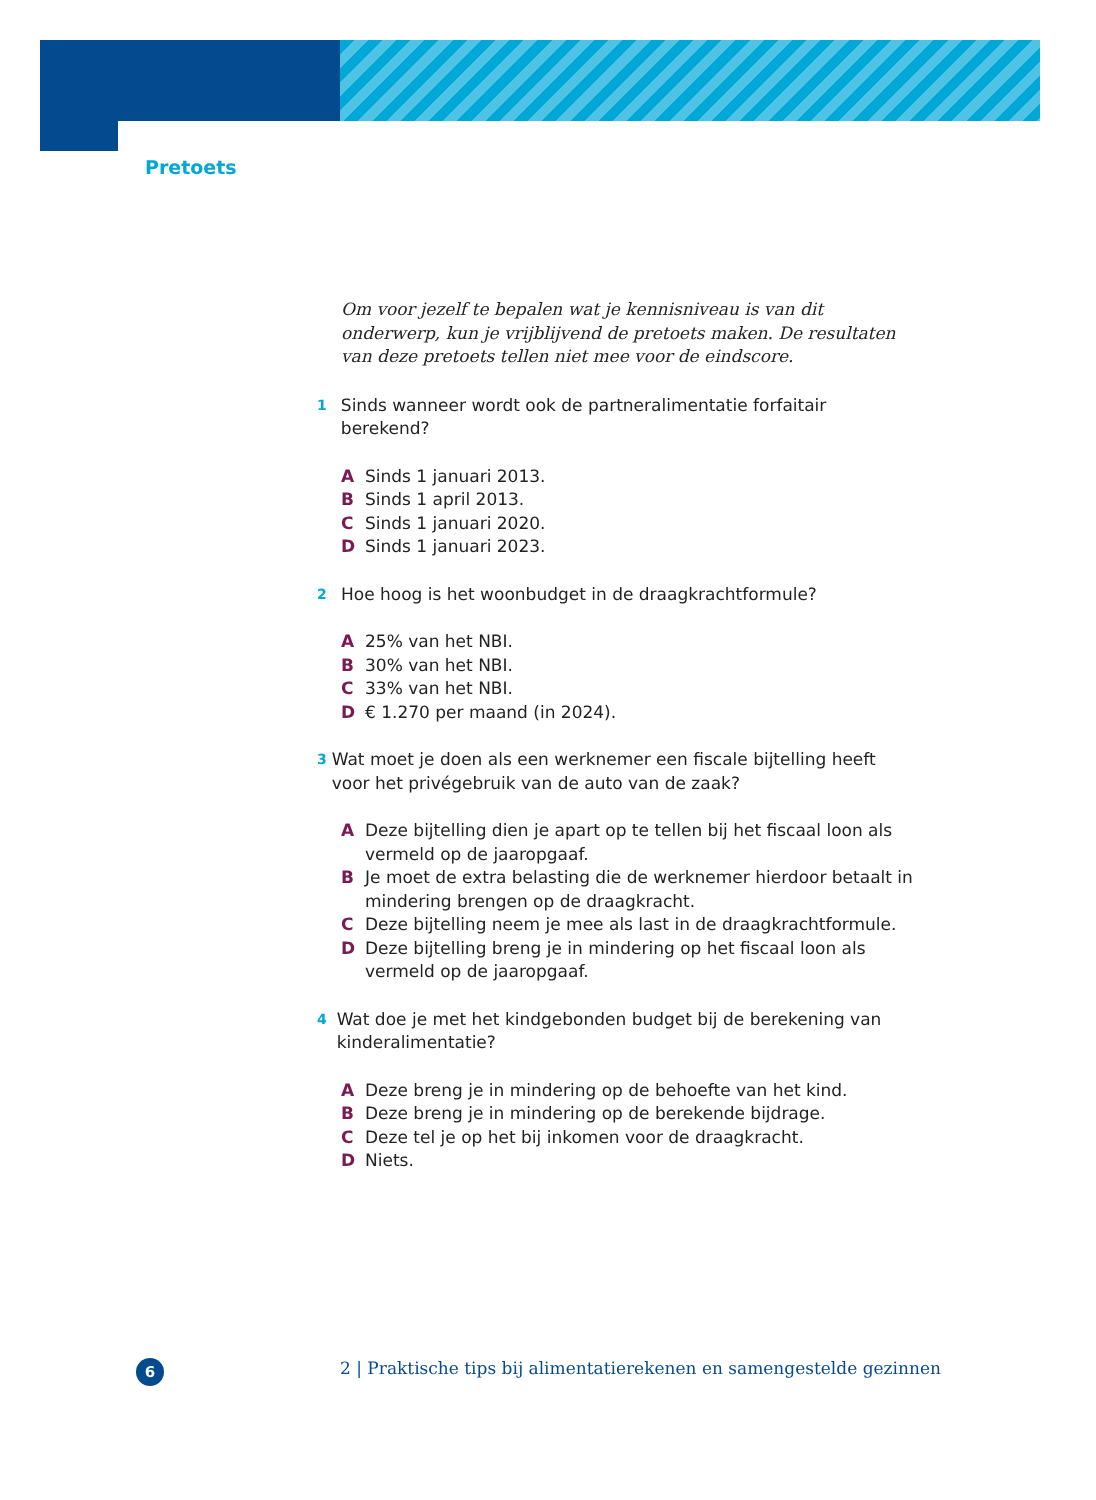Pretoets
Om voor jezelf te bepalen wat je kennisniveau is van dit onderwerp, kun je vrijblijvend de pretoets maken. De resultaten van deze pretoets tellen niet mee voor de eindscore.
1 Sinds wanneer wordt ook de partneralimentatie forfaitair berekend?
A Sinds 1 januari 2013.
B Sinds 1 april 2013.
C Sinds 1 januari 2020.
D Sinds 1 januari 2023.
2 Hoe hoog is het woonbudget in de draagkrachtformule?
A 25% van het NBI.
B 30% van het NBI.
C 33% van het NBI.
D € 1.270 per maand (in 2024).
3 Wat moet je doen als een werknemer een fiscale bijtelling heeft voor het privégebruik van de auto van de zaak?
A Deze bijtelling dien je apart op te tellen bij het fiscaal loon als vermeld op de jaaropgaaf.
B Je moet de extra belasting die de werknemer hierdoor betaalt in mindering brengen op de draagkracht.
C Deze bijtelling neem je mee als last in de draagkrachtformule.
D Deze bijtelling breng je in mindering op het fiscaal loon als vermeld op de jaaropgaaf.
4 Wat doe je met het kindgebonden budget bij de berekening van kinderalimentatie?
A Deze breng je in mindering op de behoefte van het kind.
B Deze breng je in mindering op de berekende bijdrage.
C Deze tel je op het bij inkomen voor de draagkracht.
D Niets.
6
2 | Praktische tips bij alimentatierekenen en samengestelde gezinnen